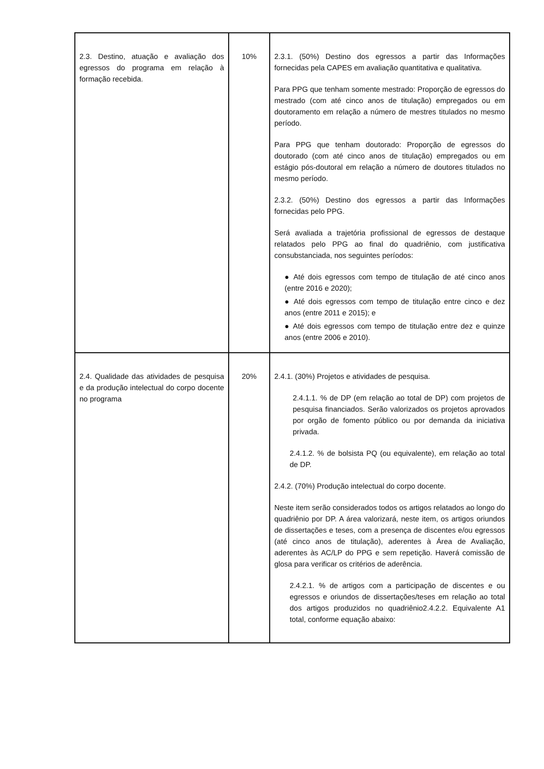| 2.3. Destino, atuação e avaliação dos egressos do programa em relação à formação recebida. | 10% | 2.3.1. (50%) Destino dos egressos a partir das Informações fornecidas pela CAPES em avaliação quantitativa e qualitativa. Para PPG que tenham somente mestrado: Proporção de egressos do mestrado (com até cinco anos de titulação) empregados ou em doutoramento em relação a número de mestres titulados no mesmo período. Para PPG que tenham doutorado: Proporção de egressos do doutorado (com até cinco anos de titulação) empregados ou em estágio pós-doutoral em relação a número de doutores titulados no mesmo período. 2.3.2. (50%) Destino dos egressos a partir das Informações fornecidas pelo PPG. Será avaliada a trajetória profissional de egressos de destaque relatados pelo PPG ao final do quadriênio, com justificativa consubstanciada, nos seguintes períodos: ● Até dois egressos com tempo de titulação de até cinco anos (entre 2016 e 2020); ● Até dois egressos com tempo de titulação entre cinco e dez anos (entre 2011 e 2015); e ● Até dois egressos com tempo de titulação entre dez e quinze anos (entre 2006 e 2010). |
| 2.4. Qualidade das atividades de pesquisa e da produção intelectual do corpo docente no programa | 20% | 2.4.1. (30%) Projetos e atividades de pesquisa. 2.4.1.1. % de DP (em relação ao total de DP) com projetos de pesquisa financiados. Serão valorizados os projetos aprovados por orgão de fomento público ou por demanda da iniciativa privada. 2.4.1.2. % de bolsista PQ (ou equivalente), em relação ao total de DP. 2.4.2. (70%) Produção intelectual do corpo docente. Neste item serão considerados todos os artigos relatados ao longo do quadriênio por DP. A área valorizará, neste item, os artigos oriundos de dissertações e teses, com a presença de discentes e/ou egressos (até cinco anos de titulação), aderentes à Área de Avaliação, aderentes às AC/LP do PPG e sem repetição. Haverá comissão de glosa para verificar os critérios de aderência. 2.4.2.1. % de artigos com a participação de discentes e ou egressos e oriundos de dissertações/teses em relação ao total dos artigos produzidos no quadriênio2.4.2.2. Equivalente A1 total, conforme equação abaixo: |